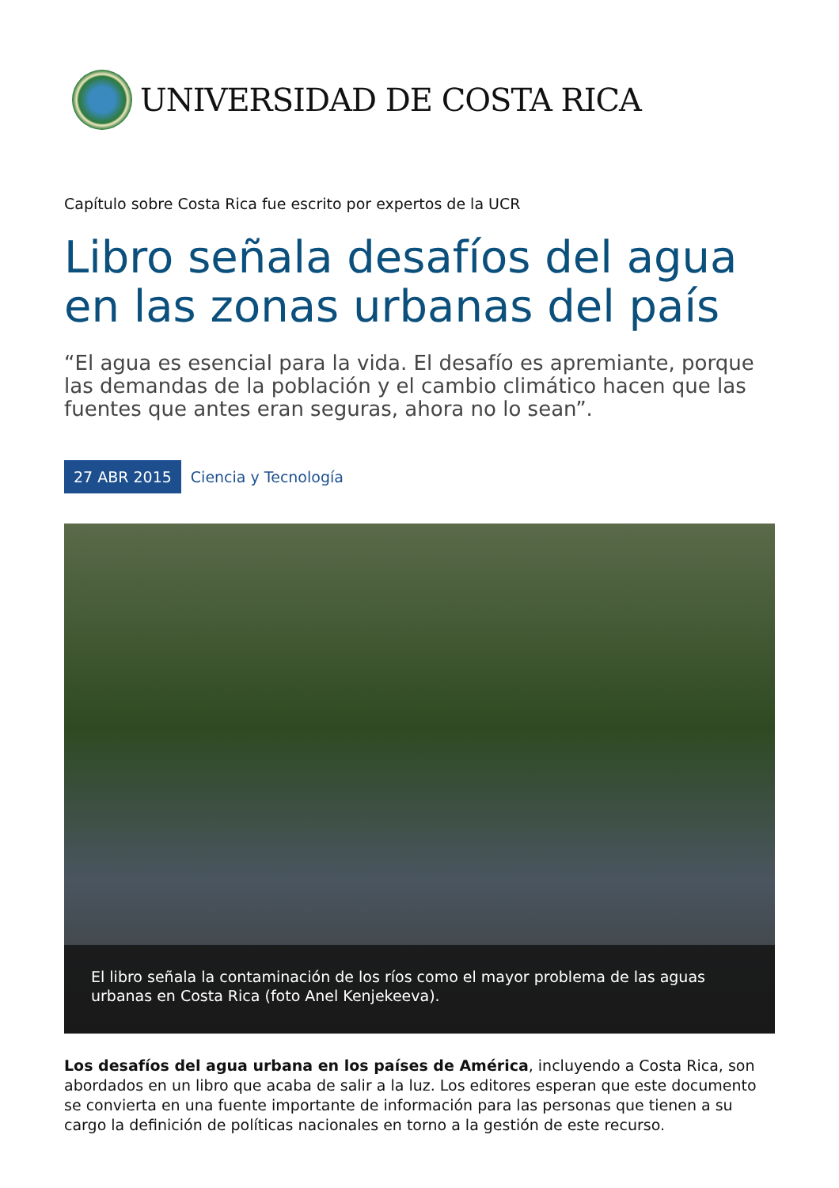UNIVERSIDAD DE COSTA RICA
Capítulo sobre Costa Rica fue escrito por expertos de la UCR
Libro señala desafíos del agua en las zonas urbanas del país
“El agua es esencial para la vida. El desafío es apremiante, porque las demandas de la población y el cambio climático hacen que las fuentes que antes eran seguras, ahora no lo sean”.
27 ABR 2015 Ciencia y Tecnología
El libro señala la contaminación de los ríos como el mayor problema de las aguas urbanas en Costa Rica (foto Anel Kenjekeeva).
Los desafíos del agua urbana en los países de América, incluyendo a Costa Rica, son abordados en un libro que acaba de salir a la luz. Los editores esperan que este documento se convierta en una fuente importante de información para las personas que tienen a su cargo la definición de políticas nacionales en torno a la gestión de este recurso.